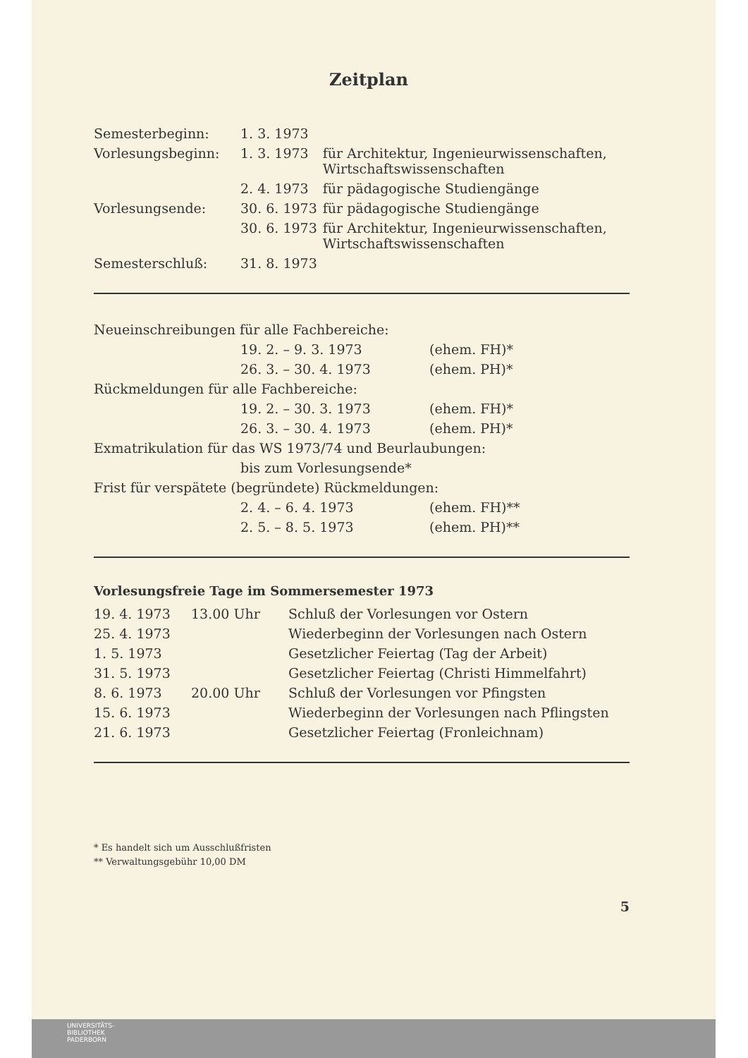Zeitplan
| Semesterbeginn: | 1. 3. 1973 | |
| Vorlesungsbeginn: | 1. 3. 1973 | für Architektur, Ingenieurwissenschaften, Wirtschaftswissenschaften |
| | 2. 4. 1973 | für pädagogische Studiengänge |
| Vorlesungsende: | 30. 6. 1973 | für pädagogische Studiengänge |
| | 30. 6. 1973 | für Architektur, Ingenieurwissenschaften, Wirtschaftswissenschaften |
| Semesterschluß: | 31. 8. 1973 | |
| Neueinschreibungen für alle Fachbereiche: | | |
| | 19. 2. – 9. 3. 1973 | (ehem. FH)* |
| | 26. 3. – 30. 4. 1973 | (ehem. PH)* |
| Rückmeldungen für alle Fachbereiche: | | |
| | 19. 2. – 30. 3. 1973 | (ehem. FH)* |
| | 26. 3. – 30. 4. 1973 | (ehem. PH)* |
| Exmatrikulation für das WS 1973/74 und Beurlaubungen: | | |
| | bis zum Vorlesungsende* | |
| Frist für verspätete (begründete) Rückmeldungen: | | |
| | 2. 4. – 6. 4. 1973 | (ehem. FH)** |
| | 2. 5. – 8. 5. 1973 | (ehem. PH)** |
Vorlesungsfreie Tage im Sommersemester 1973
| 19. 4. 1973 | 13.00 Uhr | Schluß der Vorlesungen vor Ostern |
| 25. 4. 1973 | | Wiederbeginn der Vorlesungen nach Ostern |
| 1. 5. 1973 | | Gesetzlicher Feiertag (Tag der Arbeit) |
| 31. 5. 1973 | | Gesetzlicher Feiertag (Christi Himmelfahrt) |
| 8. 6. 1973 | 20.00 Uhr | Schluß der Vorlesungen vor Pfingsten |
| 15. 6. 1973 | | Wiederbeginn der Vorlesungen nach Pflingsten |
| 21. 6. 1973 | | Gesetzlicher Feiertag (Fronleichnam) |
* Es handelt sich um Ausschlußfristen
** Verwaltungsgebühr 10,00 DM
5
UNIVERSITÄTS-
BIBLIOTHEK
PADERBORN